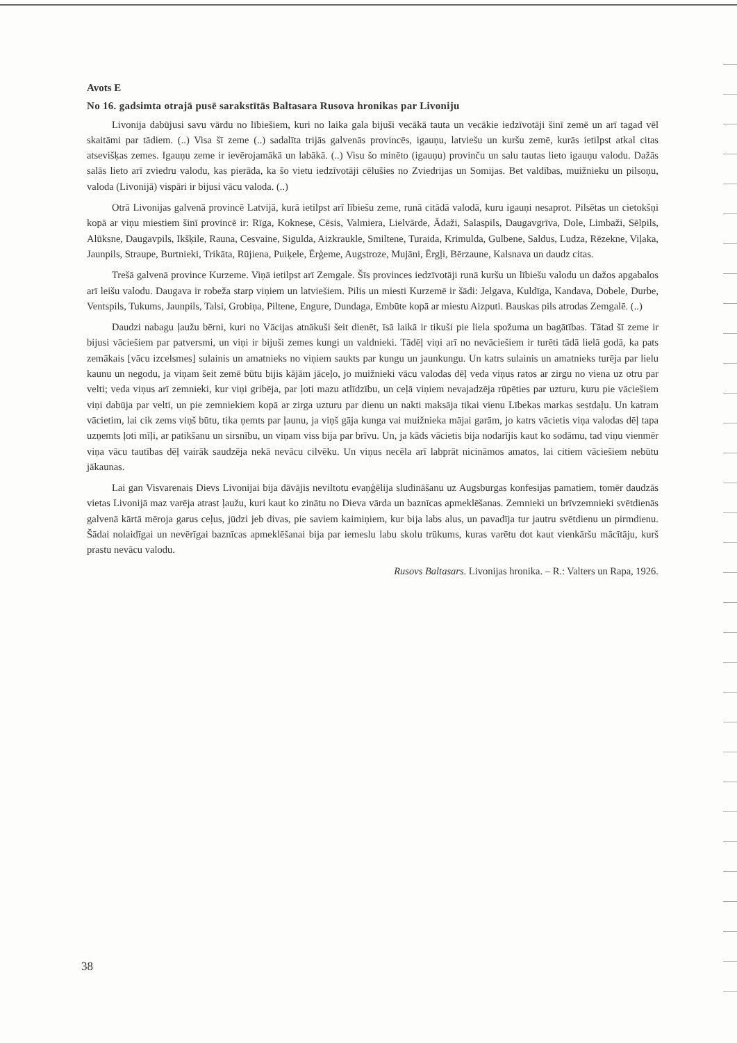Avots E
No 16. gadsimta otrajā pusē sarakstītās Baltasara Rusova hronikas par Livoniju
Livonija dabūjusi savu vārdu no lībiešiem, kuri no laika gala bijuši vecākā tauta un vecākie iedzīvotāji šinī zemē un arī tagad vēl skaitāmi par tādiem. (..) Visa šī zeme (..) sadalīta trijās galvenās provincēs, igauņu, latviešu un kuršu zemē, kurās ietilpst atkal citas atsevišķas zemes. Igauņu zeme ir ievērojamākā un labākā. (..) Visu šo minēto (igauņu) provinču un salu tautas lieto igauņu valodu. Dažās salās lieto arī zviedru valodu, kas pierāda, ka šo vietu iedzīvotāji cēlušies no Zviedrijas un Somijas. Bet valdības, muižnieku un pilsoņu, valoda (Livonijā) vispāri ir bijusi vācu valoda. (..)
Otrā Livonijas galvenā provincē Latvijā, kurā ietilpst arī lībiešu zeme, runā citādā valodā, kuru igauņi nesaprot. Pilsētas un cietokšņi kopā ar viņu miestiem šinī provincē ir: Rīga, Koknese, Cēsis, Valmiera, Lielvārde, Ādaži, Salaspils, Daugavgrīva, Dole, Limbaži, Sēlpils, Alūksne, Daugavpils, Ikšķile, Rauna, Cesvaine, Sigulda, Aizkraukle, Smiltene, Turaida, Krimulda, Gulbene, Saldus, Ludza, Rēzekne, Viļaka, Jaunpils, Straupe, Burtnieki, Trikāta, Rūjiena, Puiķele, Ērģeme, Augstroze, Mujāni, Ērgļi, Bērzaune, Kalsnava un daudz citas.
Trešā galvenā province Kurzeme. Viņā ietilpst arī Zemgale. Šīs provinces iedzīvotāji runā kuršu un lībiešu valodu un dažos apgabalos arī leišu valodu. Daugava ir robeža starp viņiem un latviešiem. Pilis un miesti Kurzemē ir šādi: Jelgava, Kuldīga, Kandava, Dobele, Durbe, Ventspils, Tukums, Jaunpils, Talsi, Grobiņa, Piltene, Engure, Dundaga, Embūte kopā ar miestu Aizputi. Bauskas pils atrodas Zemgalē. (..)
Daudzi nabagu ļaužu bērni, kuri no Vācijas atnākuši šeit dienēt, īsā laikā ir tikuši pie liela spožuma un bagātības. Tātad šī zeme ir bijusi vāciešiem par patversmi, un viņi ir bijuši zemes kungi un valdnieki. Tādēļ viņi arī no nevāciešiem ir turēti tādā lielā godā, ka pats zemākais [vācu izcelsmes] sulainis un amatnieks no viņiem saukts par kungu un jaunkungu. Un katrs sulainis un amatnieks turēja par lielu kaunu un negodu, ja viņam šeit zemē būtu bijis kājām jāceļo, jo muižnieki vācu valodas dēļ veda viņus ratos ar zirgu no viena uz otru par velti; veda viņus arī zemnieki, kur viņi gribēja, par ļoti mazu atlīdzību, un ceļā viņiem nevajadzēja rūpēties par uzturu, kuru pie vāciešiem viņi dabūja par velti, un pie zemniekiem kopā ar zirga uzturu par dienu un nakti maksāja tikai vienu Lībekas markas sestdaļu. Un katram vācietim, lai cik zems viņš būtu, tika ņemts par ļaunu, ja viņš gāja kunga vai muižnieka mājai garām, jo katrs vācietis viņa valodas dēļ tapa uzņemts ļoti mīļi, ar patikšanu un sirsnību, un viņam viss bija par brīvu. Un, ja kāds vācietis bija nodarījis kaut ko sodāmu, tad viņu vienmēr viņa vācu tautības dēļ vairāk saudzēja nekā nevācu cilvēku. Un viņus necēla arī labprāt nicināmos amatos, lai citiem vāciešiem nebūtu jākaunas.
Lai gan Visvarenais Dievs Livonijai bija dāvājis neviltotu evaņģēlija sludināšanu uz Augsburgas konfesijas pamatiem, tomēr daudzās vietas Livonijā maz varēja atrast ļaužu, kuri kaut ko zinātu no Dieva vārda un baznīcas apmeklēšanas. Zemnieki un brīvzemnieki svētdienās galvenā kārtā mēroja garus ceļus, jūdzi jeb divas, pie saviem kaimiņiem, kur bija labs alus, un pavadīja tur jautru svētdienu un pirmdienu. Šādai nolaidīgai un nevērīgai baznīcas apmeklēšanai bija par iemeslu labu skolu trūkums, kuras varētu dot kaut vienkāršu mācītāju, kurš prastu nevācu valodu.
Rusovs Baltasars. Livonijas hronika. – R.: Valters un Rapa, 1926.
38